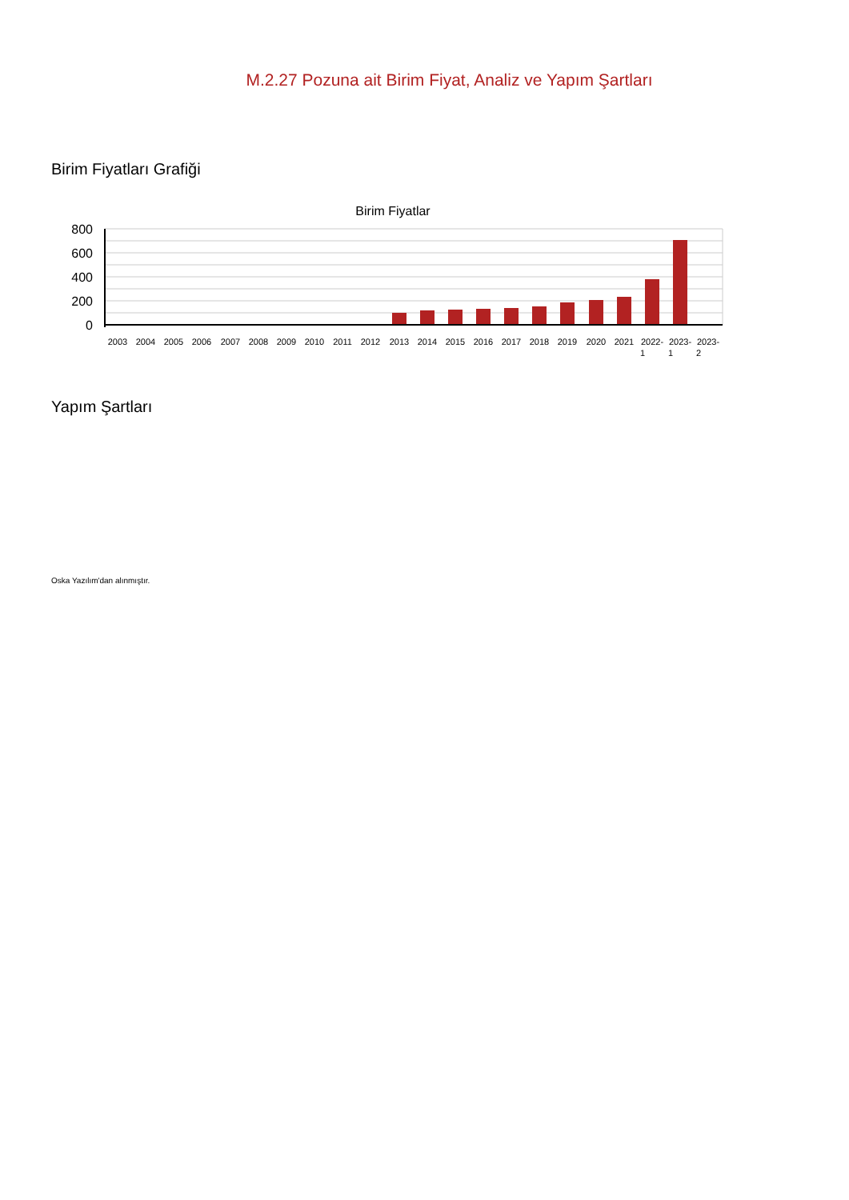M.2.27 Pozuna ait Birim Fiyat, Analiz ve Yapım Şartları
Birim Fiyatları Grafiği
Birim Fiyatlar
800
600
400
200
0
2003
2004
2005
2006
2007
2008
2009
2010
2011
2012
2013
2014
2015
2016
2017
2018
2019
2020
2021
2022-
1
2023-
1
2023-
2
Yapım Şartları
Oska Yazılım'dan alınmıştır.